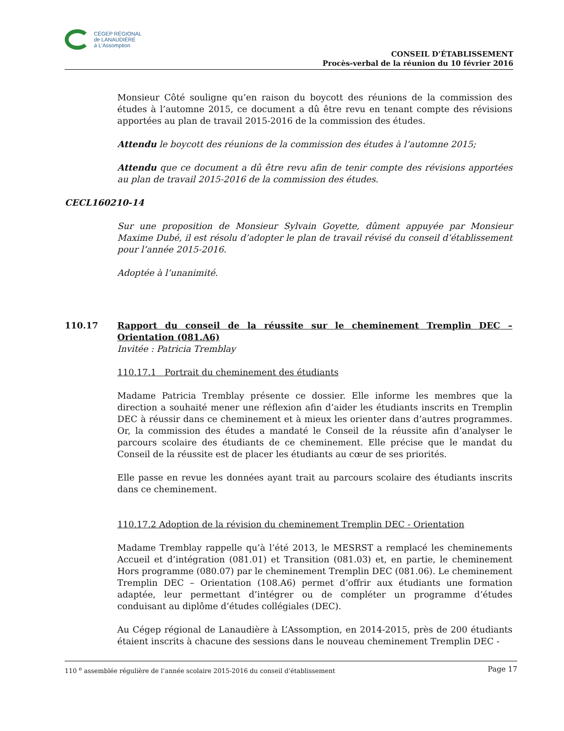CÉGEP RÉGIONAL
de LANAUDIÈRE
à L'Assomption
CONSEIL D’ÉTABLISSEMENT
Procès-verbal de la réunion du 10 février 2016
Monsieur Côté souligne qu’en raison du boycott des réunions de la commission des études à l’automne 2015, ce document a dû être revu en tenant compte des révisions apportées au plan de travail 2015-2016 de la commission des études.
Attendu le boycott des réunions de la commission des études à l’automne 2015;
Attendu que ce document a dû être revu afin de tenir compte des révisions apportées au plan de travail 2015-2016 de la commission des études.
CECL160210-14
Sur une proposition de Monsieur Sylvain Goyette, dûment appuyée par Monsieur Maxime Dubé, il est résolu d’adopter le plan de travail révisé du conseil d’établissement pour l’année 2015-2016.
Adoptée à l’unanimité.
110.17 Rapport du conseil de la réussite sur le cheminement Tremplin DEC – Orientation (081.A6)
Invitée : Patricia Tremblay
110.17.1 Portrait du cheminement des étudiants
Madame Patricia Tremblay présente ce dossier. Elle informe les membres que la direction a souhaité mener une réflexion afin d’aider les étudiants inscrits en Tremplin DEC à réussir dans ce cheminement et à mieux les orienter dans d’autres programmes. Or, la commission des études a mandaté le Conseil de la réussite afin d’analyser le parcours scolaire des étudiants de ce cheminement. Elle précise que le mandat du Conseil de la réussite est de placer les étudiants au cœur de ses priorités.
Elle passe en revue les données ayant trait au parcours scolaire des étudiants inscrits dans ce cheminement.
110.17.2 Adoption de la révision du cheminement Tremplin DEC - Orientation
Madame Tremblay rappelle qu’à l’été 2013, le MESRST a remplacé les cheminements Accueil et d’intégration (081.01) et Transition (081.03) et, en partie, le cheminement Hors programme (080.07) par le cheminement Tremplin DEC (081.06). Le cheminement Tremplin DEC – Orientation (108.A6) permet d’offrir aux étudiants une formation adaptée, leur permettant d’intégrer ou de compléter un programme d’études conduisant au diplôme d’études collégiales (DEC).
Au Cégep régional de Lanaudière à L’Assomption, en 2014-2015, près de 200 étudiants étaient inscrits à chacune des sessions dans le nouveau cheminement Tremplin DEC -
110 <sup>e</sup> assemblée régulière de l’année scolaire 2015-2016 du conseil d’établissement Page 17